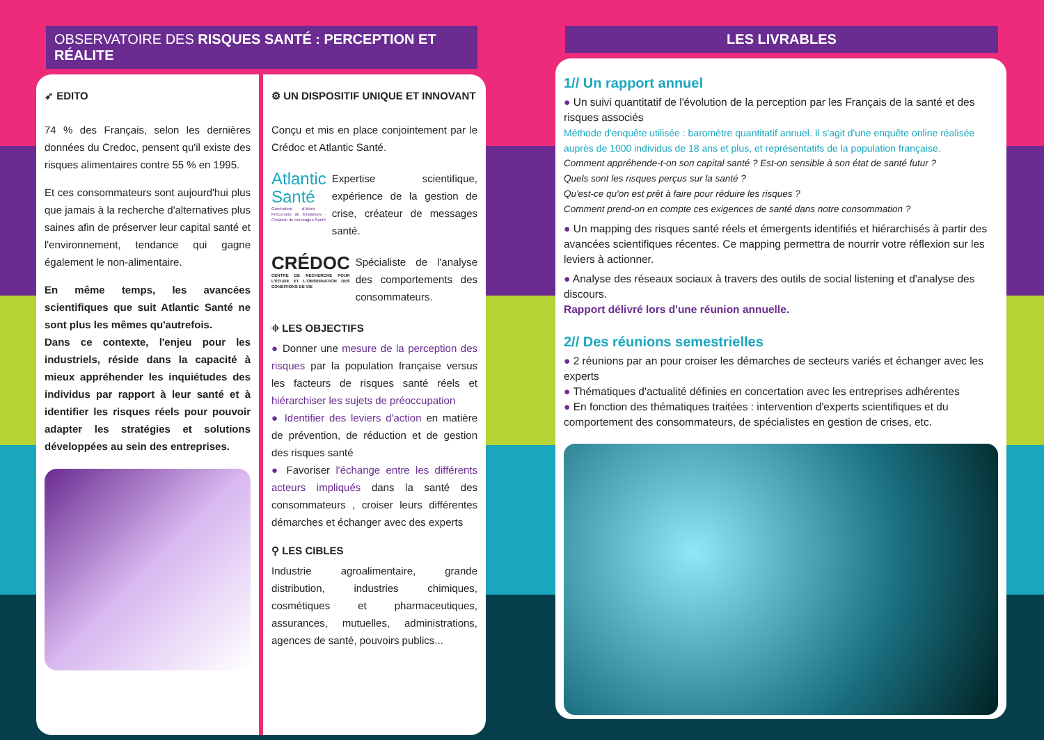OBSERVATOIRE DES RISQUES SANTÉ : PERCEPTION ET RÉALITE
➶ EDITO
74 % des Français, selon les dernières données du Credoc, pensent qu'il existe des risques alimentaires contre 55 % en 1995.
Et ces consommateurs sont aujourd'hui plus que jamais à la recherche d'alternatives plus saines afin de préserver leur capital santé et l'environnement, tendance qui gagne également le non-alimentaire.
En même temps, les avancées scientifiques que suit Atlantic Santé ne sont plus les mêmes qu'autrefois.
Dans ce contexte, l'enjeu pour les industriels, réside dans la capacité à mieux appréhender les inquiétudes des individus par rapport à leur santé et à identifier les risques réels pour pouvoir adapter les stratégies et solutions développées au sein des entreprises.
⚙ UN DISPOSITIF UNIQUE ET INNOVANT
Conçu et mis en place conjointement par le Crédoc et Atlantic Santé.
Atlantic Santé
Générateur d'idées · Précurseur de tendances · Créateur de messages Santé
Expertise scientifique, expérience de la gestion de crise, créateur de messages santé.
CRÉDOC
CENTRE DE RECHERCHE POUR L'ÉTUDE ET L'OBSERVATION DES CONDITIONS DE VIE
Spécialiste de l'analyse des comportements des consommateurs.
⌖ LES OBJECTIFS
● Donner une mesure de la perception des risques par la population française versus les facteurs de risques santé réels et hiérarchiser les sujets de préoccupation
● Identifier des leviers d'action en matière de prévention, de réduction et de gestion des risques santé
● Favoriser l'échange entre les différents acteurs impliqués dans la santé des consommateurs , croiser leurs différentes démarches et échanger avec des experts
⚲ LES CIBLES
Industrie agroalimentaire, grande distribution, industries chimiques, cosmétiques et pharmaceutiques, assurances, mutuelles, administrations, agences de santé, pouvoirs publics...
LES LIVRABLES
1// Un rapport annuel
● Un suivi quantitatif de l'évolution de la perception par les Français de la santé et des risques associés
Méthode d'enquête utilisée : baromètre quantitatif annuel. Il s'agit d'une enquête online réalisée auprès de 1000 individus de 18 ans et plus, et représentatifs de la population française.
Comment appréhende-t-on son capital santé ? Est-on sensible à son état de santé futur ?
Quels sont les risques perçus sur la santé ?
Qu'est-ce qu'on est prêt à faire pour réduire les risques ?
Comment prend-on en compte ces exigences de santé dans notre consommation ?
● Un mapping des risques santé réels et émergents identifiés et hiérarchisés à partir des avancées scientifiques récentes. Ce mapping permettra de nourrir votre réflexion sur les leviers à actionner.
● Analyse des réseaux sociaux à travers des outils de social listening et d'analyse des discours.
Rapport délivré lors d'une réunion annuelle.
2// Des réunions semestrielles
● 2 réunions par an pour croiser les démarches de secteurs variés et échanger avec les experts
● Thématiques d'actualité définies en concertation avec les entreprises adhérentes
● En fonction des thématiques traitées : intervention d'experts scientifiques et du comportement des consommateurs, de spécialistes en gestion de crises, etc.